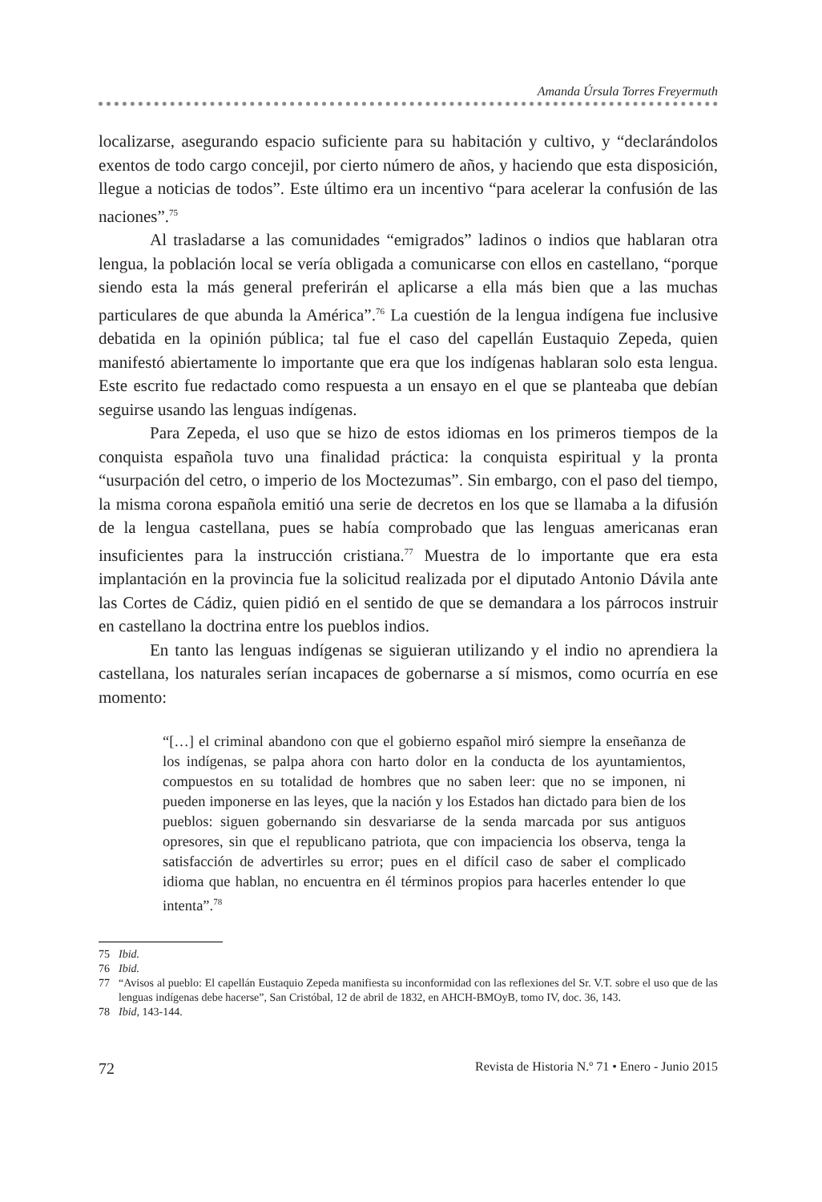Amanda Úrsula Torres Freyermuth
localizarse, asegurando espacio suficiente para su habitación y cultivo, y “declarándolos exentos de todo cargo concejil, por cierto número de años, y haciendo que esta disposición, llegue a noticias de todos”. Este último era un incentivo “para acelerar la confusión de las naciones”.<sup>75</sup>
Al trasladarse a las comunidades “emigrados” ladinos o indios que hablaran otra lengua, la población local se vería obligada a comunicarse con ellos en castellano, “porque siendo esta la más general preferirán el aplicarse a ella más bien que a las muchas particulares de que abunda la América”.<sup>76</sup> La cuestión de la lengua indígena fue inclusive debatida en la opinión pública; tal fue el caso del capellán Eustaquio Zepeda, quien manifestó abiertamente lo importante que era que los indígenas hablaran solo esta lengua. Este escrito fue redactado como respuesta a un ensayo en el que se planteaba que debían seguirse usando las lenguas indígenas.
Para Zepeda, el uso que se hizo de estos idiomas en los primeros tiempos de la conquista española tuvo una finalidad práctica: la conquista espiritual y la pronta “usurpación del cetro, o imperio de los Moctezumas”. Sin embargo, con el paso del tiempo, la misma corona española emitió una serie de decretos en los que se llamaba a la difusión de la lengua castellana, pues se había comprobado que las lenguas americanas eran insuficientes para la instrucción cristiana.<sup>77</sup> Muestra de lo importante que era esta implantación en la provincia fue la solicitud realizada por el diputado Antonio Dávila ante las Cortes de Cádiz, quien pidió en el sentido de que se demandara a los párrocos instruir en castellano la doctrina entre los pueblos indios.
En tanto las lenguas indígenas se siguieran utilizando y el indio no aprendiera la castellana, los naturales serían incapaces de gobernarse a sí mismos, como ocurría en ese momento:
“[…] el criminal abandono con que el gobierno español miró siempre la enseñanza de los indígenas, se palpa ahora con harto dolor en la conducta de los ayuntamientos, compuestos en su totalidad de hombres que no saben leer: que no se imponen, ni pueden imponerse en las leyes, que la nación y los Estados han dictado para bien de los pueblos: siguen gobernando sin desvariarse de la senda marcada por sus antiguos opresores, sin que el republicano patriota, que con impaciencia los observa, tenga la satisfacción de advertirles su error; pues en el difícil caso de saber el complicado idioma que hablan, no encuentra en él términos propios para hacerles entender lo que intenta”.<sup>78</sup>
75 Ibid.
76 Ibid.
77 “Avisos al pueblo: El capellán Eustaquio Zepeda manifiesta su inconformidad con las reflexiones del Sr. V.T. sobre el uso que de las lenguas indígenas debe hacerse”, San Cristóbal, 12 de abril de 1832, en AHCH-BMOyB, tomo IV, doc. 36, 143.
78 Ibid, 143-144.
72 Revista de Historia N.º 71 • Enero - Junio 2015